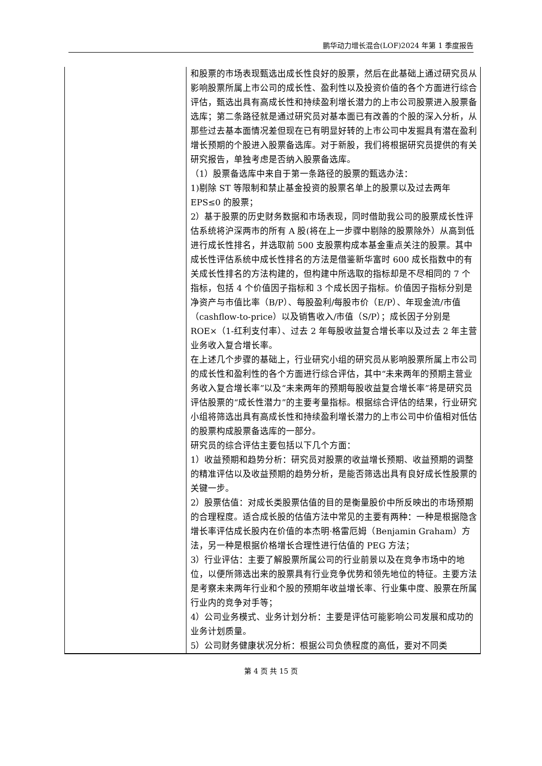鹏华动力增长混合(LOF)2024 年第 1 季度报告
| | 和股票的市场表现甄选出成长性良好的股票，然后在此基础上通过研究员从影响股票所属上市公司的成长性、盈利性以及投资价值的各个方面进行综合评估，甄选出具有高成长性和持续盈利增长潜力的上市公司股票进入股票备选库；第二条路径就是通过研究员对基本面已有改善的个股的深入分析，从那些过去基本面情况差但现在已有明显好转的上市公司中发掘具有潜在盈利增长预期的个股进入股票备选库。对于新股，我们将根据研究员提供的有关研究报告，单独考虑是否纳入股票备选库。 （1）股票备选库中来自于第一条路径的股票的甄选办法： 1)剔除 ST 等限制和禁止基金投资的股票名单上的股票以及过去两年 EPS≤0 的股票； 2）基于股票的历史财务数据和市场表现，同时借助我公司的股票成长性评估系统将沪深两市的所有 A 股(将在上一步骤中剔除的股票除外）从高到低进行成长性排名，并选取前 500 支股票构成本基金重点关注的股票。其中成长性评估系统中成长性排名的方法是借鉴新华富时 600 成长指数中的有关成长性排名的方法构建的，但构建中所选取的指标却是不尽相同的 7 个指标，包括 4 个价值因子指标和 3 个成长因子指标。价值因子指标分别是净资产与市值比率（B/P）、每股盈利/每股市价（E/P）、年现金流/市值（cashflow-to-price）以及销售收入/市值（S/P）；成长因子分别是 ROE×（1-红利支付率）、过去 2 年每股收益复合增长率以及过去 2 年主营业务收入复合增长率。 在上述几个步骤的基础上，行业研究小组的研究员从影响股票所属上市公司的成长性和盈利性的各个方面进行综合评估，其中“未来两年的预期主营业务收入复合增长率”以及“未来两年的预期每股收益复合增长率”将是研究员评估股票的“成长性潜力”的主要考量指标。根据综合评估的结果，行业研究小组将筛选出具有高成长性和持续盈利增长潜力的上市公司中价值相对低估的股票构成股票备选库的一部分。 研究员的综合评估主要包括以下几个方面： 1）收益预期和趋势分析：研究员对股票的收益增长预期、收益预期的调整的精准评估以及收益预期的趋势分析，是能否筛选出具有良好成长性股票的关键一步。 2）股票估值：对成长类股票估值的目的是衡量股价中所反映出的市场预期的合理程度。适合成长股的估值方法中常见的主要有两种：一种是根据隐含增长率评估成长股内在价值的本杰明·格雷厄姆（Benjamin Graham）方法，另一种是根据价格增长合理性进行估值的 PEG 方法； 3）行业评估：主要了解股票所属公司的行业前景以及在竞争市场中的地位，以便所筛选出来的股票具有行业竞争优势和领先地位的特征。主要方法是考察未来两年行业和个股的预期年收益增长率、行业集中度、股票在所属行业内的竞争对手等； 4）公司业务模式、业务计划分析：主要是评估可能影响公司发展和成功的业务计划质量。 5）公司财务健康状况分析：根据公司负债程度的高低，要对不同类 |
第 4 页 共 15 页